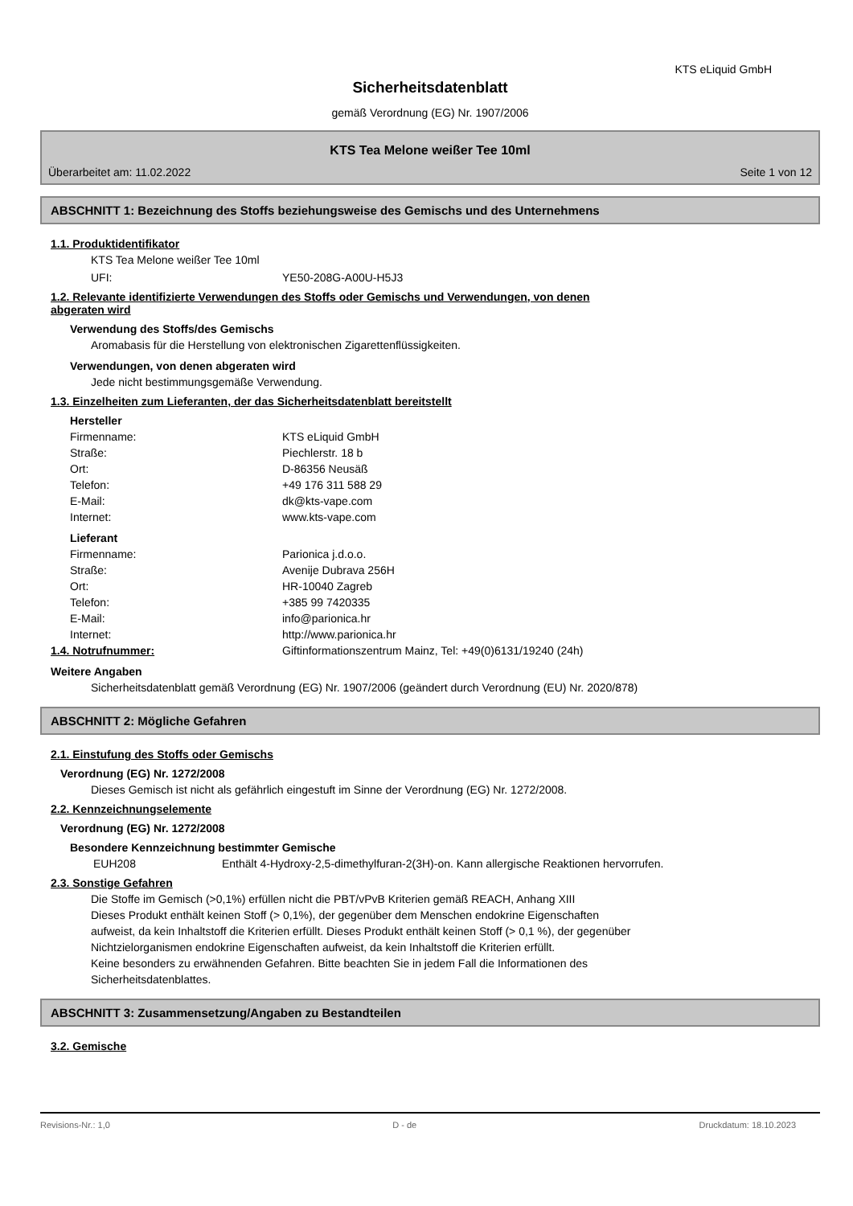KTS eLiquid GmbH
Sicherheitsdatenblatt
gemäß Verordnung (EG) Nr. 1907/2006
KTS Tea Melone weißer Tee 10ml
Überarbeitet am: 11.02.2022 Seite 1 von 12
ABSCHNITT 1: Bezeichnung des Stoffs beziehungsweise des Gemischs und des Unternehmens
1.1. Produktidentifikator
KTS Tea Melone weißer Tee 10ml
UFI: YE50-208G-A00U-H5J3
1.2. Relevante identifizierte Verwendungen des Stoffs oder Gemischs und Verwendungen, von denen
abgeraten wird
Verwendung des Stoffs/des Gemischs
Aromabasis für die Herstellung von elektronischen Zigarettenflüssigkeiten.
Verwendungen, von denen abgeraten wird
Jede nicht bestimmungsgemäße Verwendung.
1.3. Einzelheiten zum Lieferanten, der das Sicherheitsdatenblatt bereitstellt
Hersteller
Firmenname: KTS eLiquid GmbH
Straße: Piechlerstr. 18 b
Ort: D-86356 Neusäß
Telefon: +49 176 311 588 29
E-Mail: dk@kts-vape.com
Internet: www.kts-vape.com
Lieferant
Firmenname: Parionica j.d.o.o.
Straße: Avenije Dubrava 256H
Ort: HR-10040 Zagreb
Telefon: +385 99 7420335
E-Mail: info@parionica.hr
Internet: http://www.parionica.hr
1.4. Notrufnummer: Giftinformationszentrum Mainz, Tel: +49(0)6131/19240 (24h)
Weitere Angaben
Sicherheitsdatenblatt gemäß Verordnung (EG) Nr. 1907/2006 (geändert durch Verordnung (EU) Nr. 2020/878)
ABSCHNITT 2: Mögliche Gefahren
2.1. Einstufung des Stoffs oder Gemischs
Verordnung (EG) Nr. 1272/2008
Dieses Gemisch ist nicht als gefährlich eingestuft im Sinne der Verordnung (EG) Nr. 1272/2008.
2.2. Kennzeichnungselemente
Verordnung (EG) Nr. 1272/2008
Besondere Kennzeichnung bestimmter Gemische
EUH208 Enthält 4-Hydroxy-2,5-dimethylfuran-2(3H)-on. Kann allergische Reaktionen hervorrufen.
2.3. Sonstige Gefahren
Die Stoffe im Gemisch (>0,1%) erfüllen nicht die PBT/vPvB Kriterien gemäß REACH, Anhang XIII
Dieses Produkt enthält keinen Stoff (> 0,1%), der gegenüber dem Menschen endokrine Eigenschaften
aufweist, da kein Inhaltstoff die Kriterien erfüllt. Dieses Produkt enthält keinen Stoff (> 0,1 %), der gegenüber
Nichtzielorganismen endokrine Eigenschaften aufweist, da kein Inhaltstoff die Kriterien erfüllt.
Keine besonders zu erwähnenden Gefahren. Bitte beachten Sie in jedem Fall die Informationen des
Sicherheitsdatenblattes.
ABSCHNITT 3: Zusammensetzung/Angaben zu Bestandteilen
3.2. Gemische
Revisions-Nr.: 1,0 D - de Druckdatum: 18.10.2023